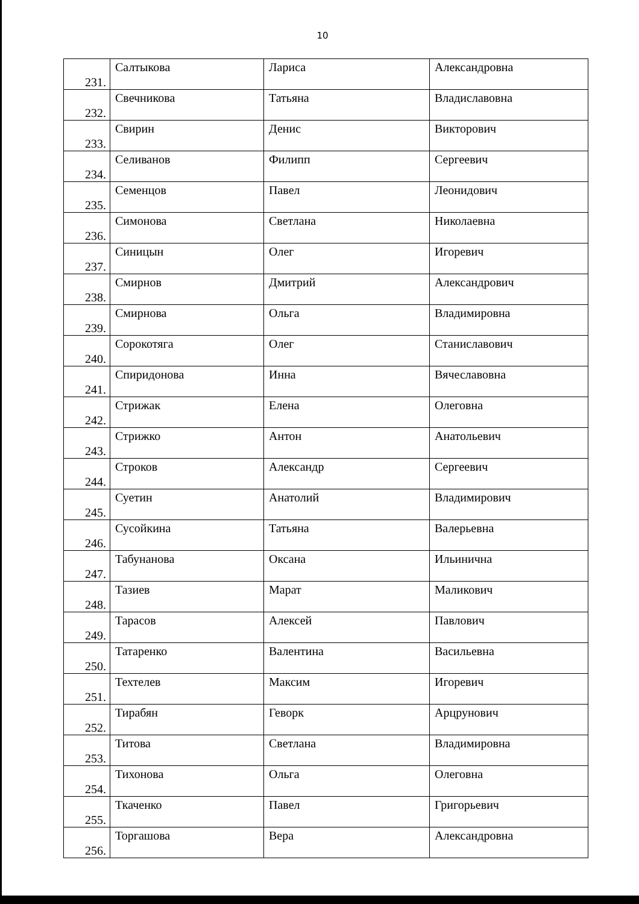10
| 231. | Салтыкова | Лариса | Александровна |
| 232. | Свечникова | Татьяна | Владиславовна |
| 233. | Свирин | Денис | Викторович |
| 234. | Селиванов | Филипп | Сергеевич |
| 235. | Семенцов | Павел | Леонидович |
| 236. | Симонова | Светлана | Николаевна |
| 237. | Синицын | Олег | Игоревич |
| 238. | Смирнов | Дмитрий | Александрович |
| 239. | Смирнова | Ольга | Владимировна |
| 240. | Сорокотяга | Олег | Станиславович |
| 241. | Спиридонова | Инна | Вячеславовна |
| 242. | Стрижак | Елена | Олеговна |
| 243. | Стрижко | Антон | Анатольевич |
| 244. | Строков | Александр | Сергеевич |
| 245. | Суетин | Анатолий | Владимирович |
| 246. | Сусойкина | Татьяна | Валерьевна |
| 247. | Табунанова | Оксана | Ильинична |
| 248. | Тазиев | Марат | Маликович |
| 249. | Тарасов | Алексей | Павлович |
| 250. | Татаренко | Валентина | Васильевна |
| 251. | Техтелев | Максим | Игоревич |
| 252. | Тирабян | Геворк | Арцрунович |
| 253. | Титова | Светлана | Владимировна |
| 254. | Тихонова | Ольга | Олеговна |
| 255. | Ткаченко | Павел | Григорьевич |
| 256. | Торгашова | Вера | Александровна |